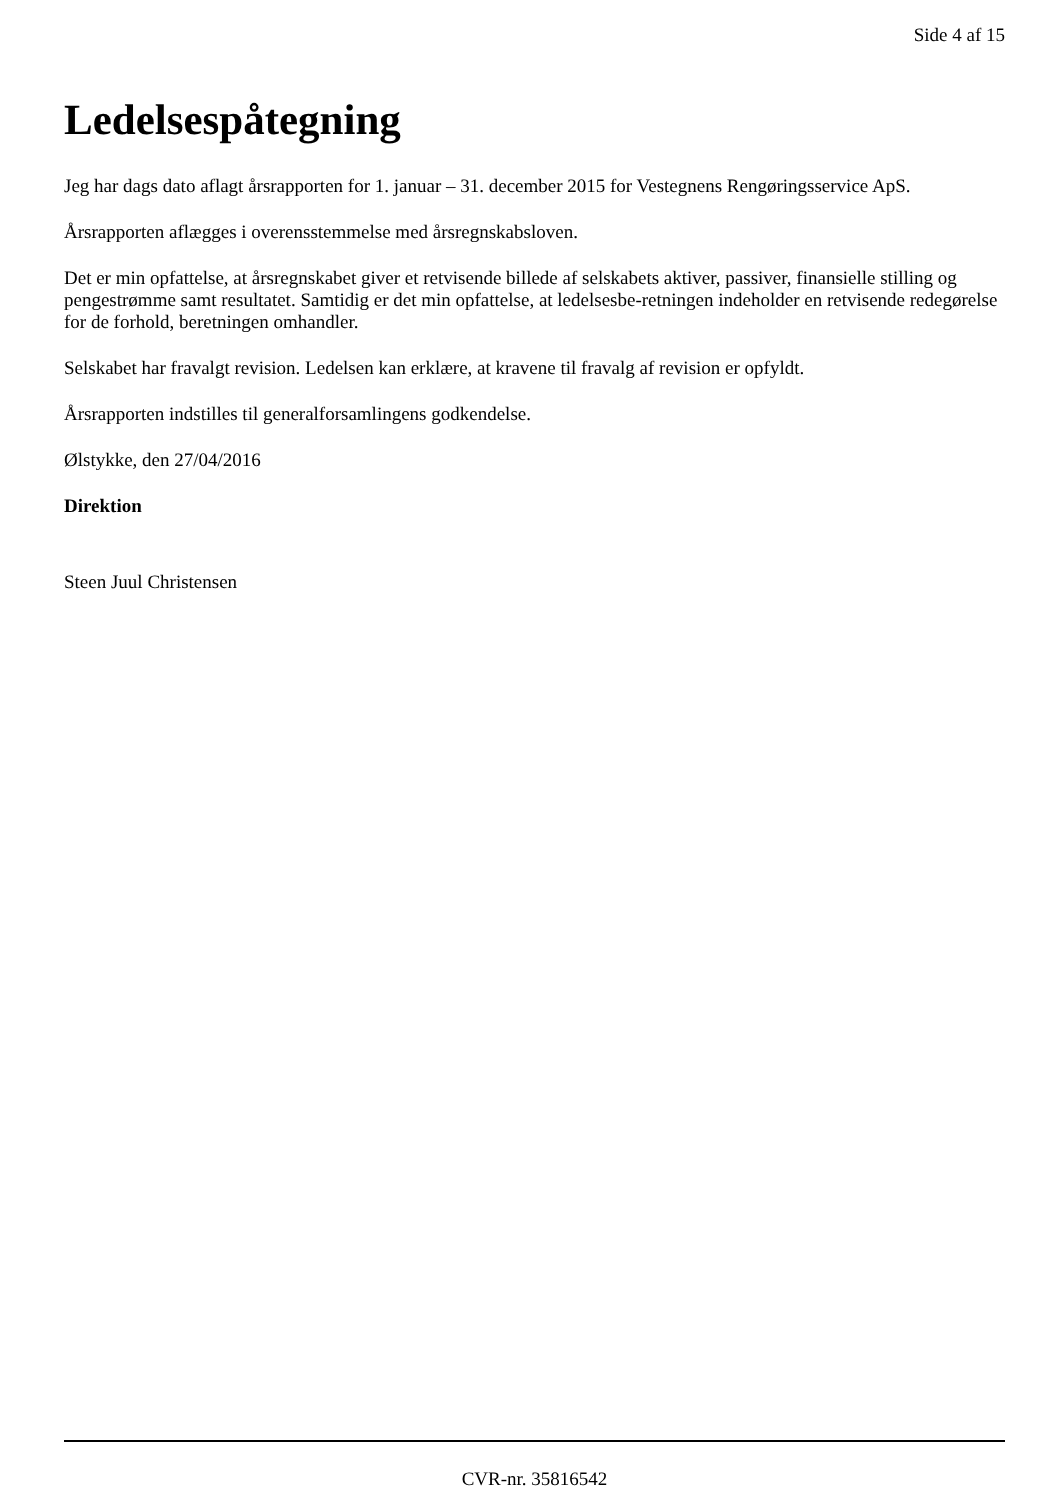Side 4 af 15
Ledelsespåtegning
Jeg har dags dato aflagt årsrapporten for 1. januar – 31. december 2015 for Vestegnens Rengøringsservice ApS.
Årsrapporten aflægges i overensstemmelse med årsregnskabsloven.
Det er min opfattelse, at årsregnskabet giver et retvisende billede af selskabets aktiver, passiver, finansielle stilling og pengestrømme samt resultatet. Samtidig er det min opfattelse, at ledelsesbe-retningen indeholder en retvisende redegørelse for de forhold, beretningen omhandler.
Selskabet har fravalgt revision. Ledelsen kan erklære, at kravene til fravalg af revision er opfyldt.
Årsrapporten indstilles til generalforsamlingens godkendelse.
Ølstykke, den 27/04/2016
Direktion
Steen Juul Christensen
CVR-nr. 35816542